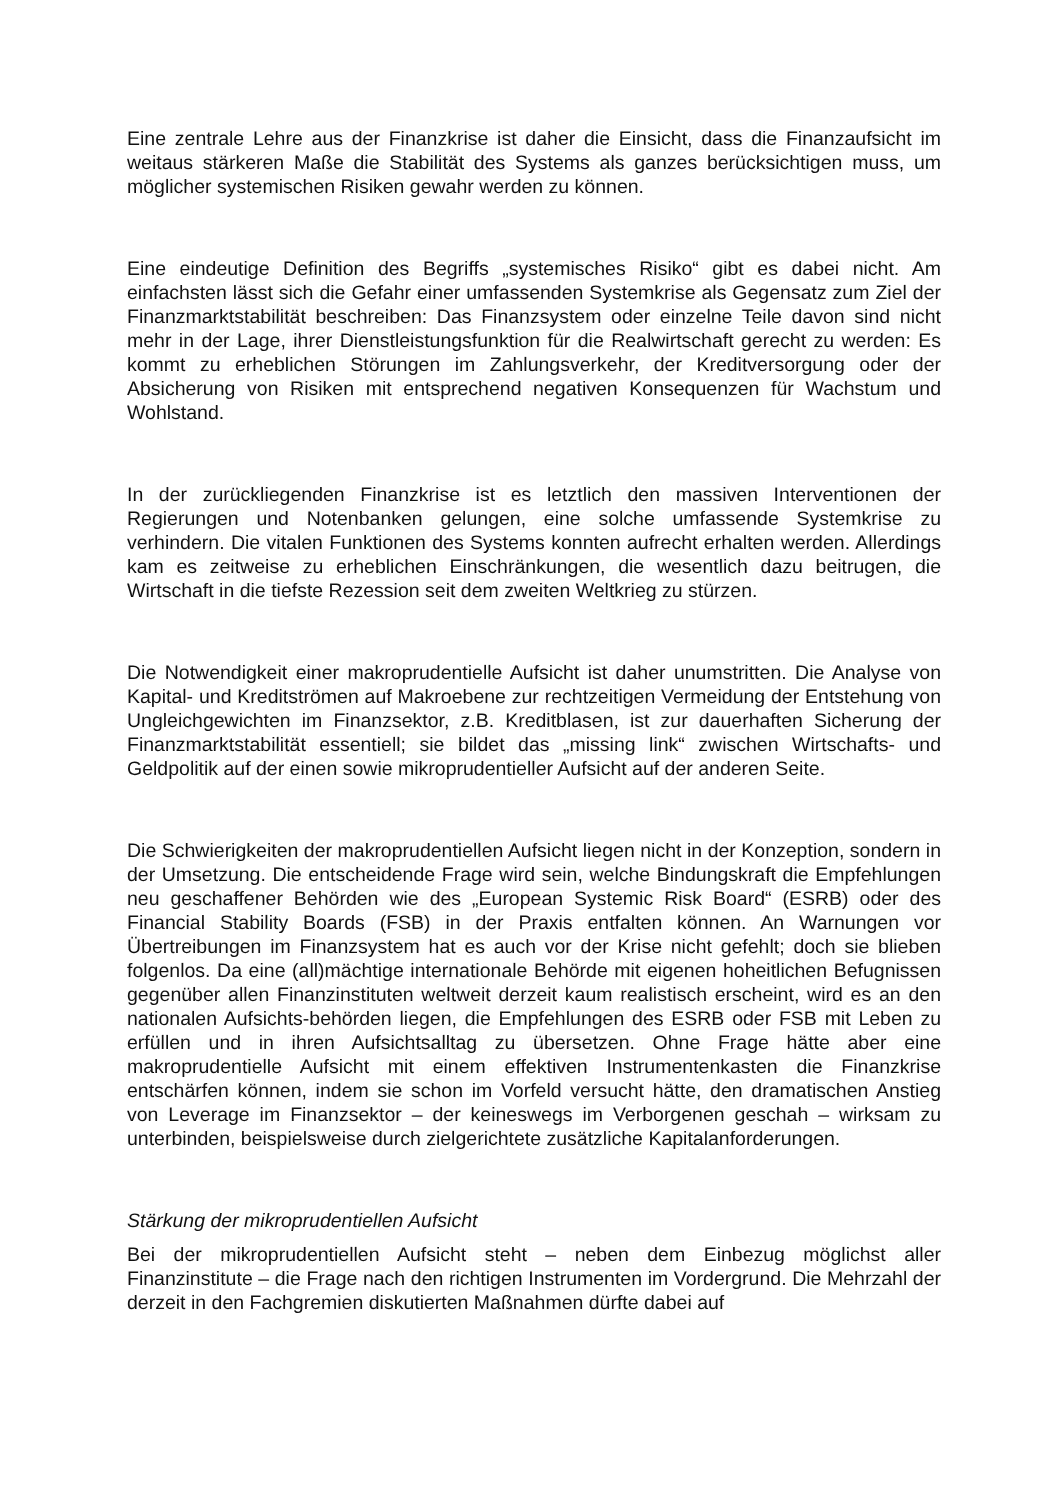Eine zentrale Lehre aus der Finanzkrise ist daher die Einsicht, dass die Finanzaufsicht im weitaus stärkeren Maße die Stabilität des Systems als ganzes berücksichtigen muss, um möglicher systemischen Risiken gewahr werden zu können.
Eine eindeutige Definition des Begriffs „systemisches Risiko“ gibt es dabei nicht. Am einfachsten lässt sich die Gefahr einer umfassenden Systemkrise als Gegensatz zum Ziel der Finanzmarktstabilität beschreiben: Das Finanzsystem oder einzelne Teile davon sind nicht mehr in der Lage, ihrer Dienstleistungsfunktion für die Realwirtschaft gerecht zu werden: Es kommt zu erheblichen Störungen im Zahlungsverkehr, der Kreditversorgung oder der Absicherung von Risiken mit entsprechend negativen Konsequenzen für Wachstum und Wohlstand.
In der zurückliegenden Finanzkrise ist es letztlich den massiven Interventionen der Regierungen und Notenbanken gelungen, eine solche umfassende Systemkrise zu verhindern. Die vitalen Funktionen des Systems konnten aufrecht erhalten werden. Allerdings kam es zeitweise zu erheblichen Einschränkungen, die wesentlich dazu beitrugen, die Wirtschaft in die tiefste Rezession seit dem zweiten Weltkrieg zu stürzen.
Die Notwendigkeit einer makroprudentielle Aufsicht ist daher unumstritten. Die Analyse von Kapital- und Kreditströmen auf Makroebene zur rechtzeitigen Vermeidung der Entstehung von Ungleichgewichten im Finanzsektor, z.B. Kreditblasen, ist zur dauerhaften Sicherung der Finanzmarktstabilität essentiell; sie bildet das „missing link“ zwischen Wirtschafts- und Geldpolitik auf der einen sowie mikroprudentieller Aufsicht auf der anderen Seite.
Die Schwierigkeiten der makroprudentiellen Aufsicht liegen nicht in der Konzeption, sondern in der Umsetzung. Die entscheidende Frage wird sein, welche Bindungskraft die Empfehlungen neu geschaffener Behörden wie des „European Systemic Risk Board“ (ESRB) oder des Financial Stability Boards (FSB) in der Praxis entfalten können. An Warnungen vor Übertreibungen im Finanzsystem hat es auch vor der Krise nicht gefehlt; doch sie blieben folgenlos. Da eine (all)mächtige internationale Behörde mit eigenen hoheitlichen Befugnissen gegenüber allen Finanzinstituten weltweit derzeit kaum realistisch erscheint, wird es an den nationalen Aufsichts-behörden liegen, die Empfehlungen des ESRB oder FSB mit Leben zu erfüllen und in ihren Aufsichtsalltag zu übersetzen. Ohne Frage hätte aber eine makroprudentielle Aufsicht mit einem effektiven Instrumentenkasten die Finanzkrise entschärfen können, indem sie schon im Vorfeld versucht hätte, den dramatischen Anstieg von Leverage im Finanzsektor – der keineswegs im Verborgenen geschah – wirksam zu unterbinden, beispielsweise durch zielgerichtete zusätzliche Kapitalanforderungen.
Stärkung der mikroprudentiellen Aufsicht
Bei der mikroprudentiellen Aufsicht steht – neben dem Einbezug möglichst aller Finanzinstitute – die Frage nach den richtigen Instrumenten im Vordergrund. Die Mehrzahl der derzeit in den Fachgremien diskutierten Maßnahmen dürfte dabei auf